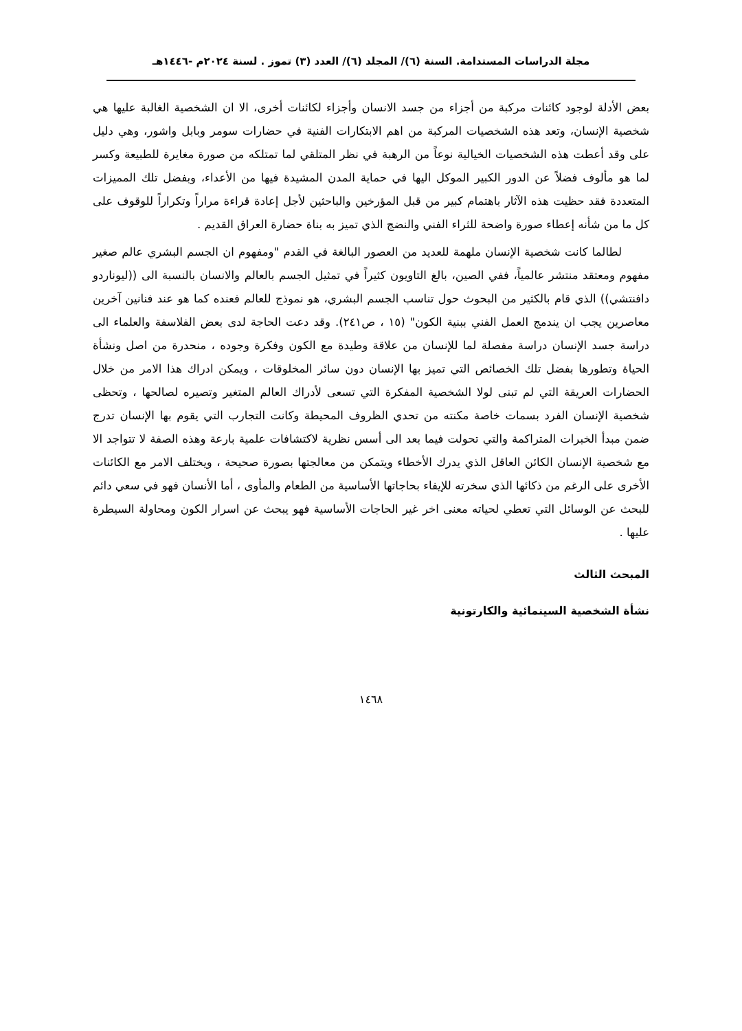مجلة الدراسات المستدامة. السنة (٦)/ المجلد (٦)/ العدد (٣) تموز . لسنة ٢٠٢٤م -١٤٤٦هـ
بعض الأدلة لوجود كائنات مركبة من أجزاء من جسد الانسان وأجزاء لكائنات أخرى، الا ان الشخصية الغالبة عليها هي شخصية الإنسان، وتعد هذه الشخصيات المركبة من اهم الابتكارات الفنية في حضارات سومر وبابل واشور، وهي دليل على وقد أعطت هذه الشخصيات الخيالية نوعاً من الرهبة في نظر المتلقي لما تمتلكه من صورة مغايرة للطبيعة وكسر لما هو مألوف فضلاً عن الدور الكبير الموكل اليها في حماية المدن المشيدة فيها من الأعداء، وبفضل تلك المميزات المتعددة فقد حظيت هذه الآثار باهتمام كبير من قبل المؤرخين والباحثين لأجل إعادة قراءة مراراً وتكراراً للوقوف على كل ما من شأنه إعطاء صورة واضحة للثراء الفني والنضج الذي تميز به بناة حضارة العراق القديم .
لطالما كانت شخصية الإنسان ملهمة للعديد من العصور البالغة في القدم "ومفهوم ان الجسم البشري عالم صغير مفهوم ومعتقد منتشر عالمياً، ففي الصين، بالغ التاويون كثيراً في تمثيل الجسم بالعالم والانسان بالنسبة الى ((ليوناردو دافنتشي)) الذي قام بالكثير من البحوث حول تناسب الجسم البشري، هو نموذج للعالم فعنده كما هو عند فنانين آخرين معاصرين يجب ان يندمج العمل الفني ببنية الكون" (١٥ ، ص٢٤١). وقد دعت الحاجة لدى بعض الفلاسفة والعلماء الى دراسة جسد الإنسان دراسة مفصلة لما للإنسان من علاقة وطيدة مع الكون وفكرة وجوده ، منحدرة من اصل ونشأة الحياة وتطورها بفضل تلك الخصائص التي تميز بها الإنسان دون سائر المخلوقات ، ويمكن ادراك هذا الامر من خلال الحضارات العريقة التي لم تبنى لولا الشخصية المفكرة التي تسعى لأدراك العالم المتغير وتصيره لصالحها ، وتحظى شخصية الإنسان الفرد بسمات خاصة مكنته من تحدي الظروف المحيطة وكانت التجارب التي يقوم بها الإنسان تدرج ضمن مبدأ الخبرات المتراكمة والتي تحولت فيما بعد الى أسس نظرية لاكتشافات علمية بارعة وهذه الصفة لا تتواجد الا مع شخصية الإنسان الكائن العاقل الذي يدرك الأخطاء ويتمكن من معالجتها بصورة صحيحة ، ويختلف الامر مع الكائنات الأخرى على الرغم من ذكائها الذي سخرته للإيفاء بحاجاتها الأساسية من الطعام والمأوى ، أما الأنسان فهو في سعي دائم للبحث عن الوسائل التي تعطي لحياته معنى اخر غير الحاجات الأساسية فهو يبحث عن اسرار الكون ومحاولة السيطرة عليها .
المبحث الثالث
نشأة الشخصية السينمائية والكارتونية
١٤٦٨